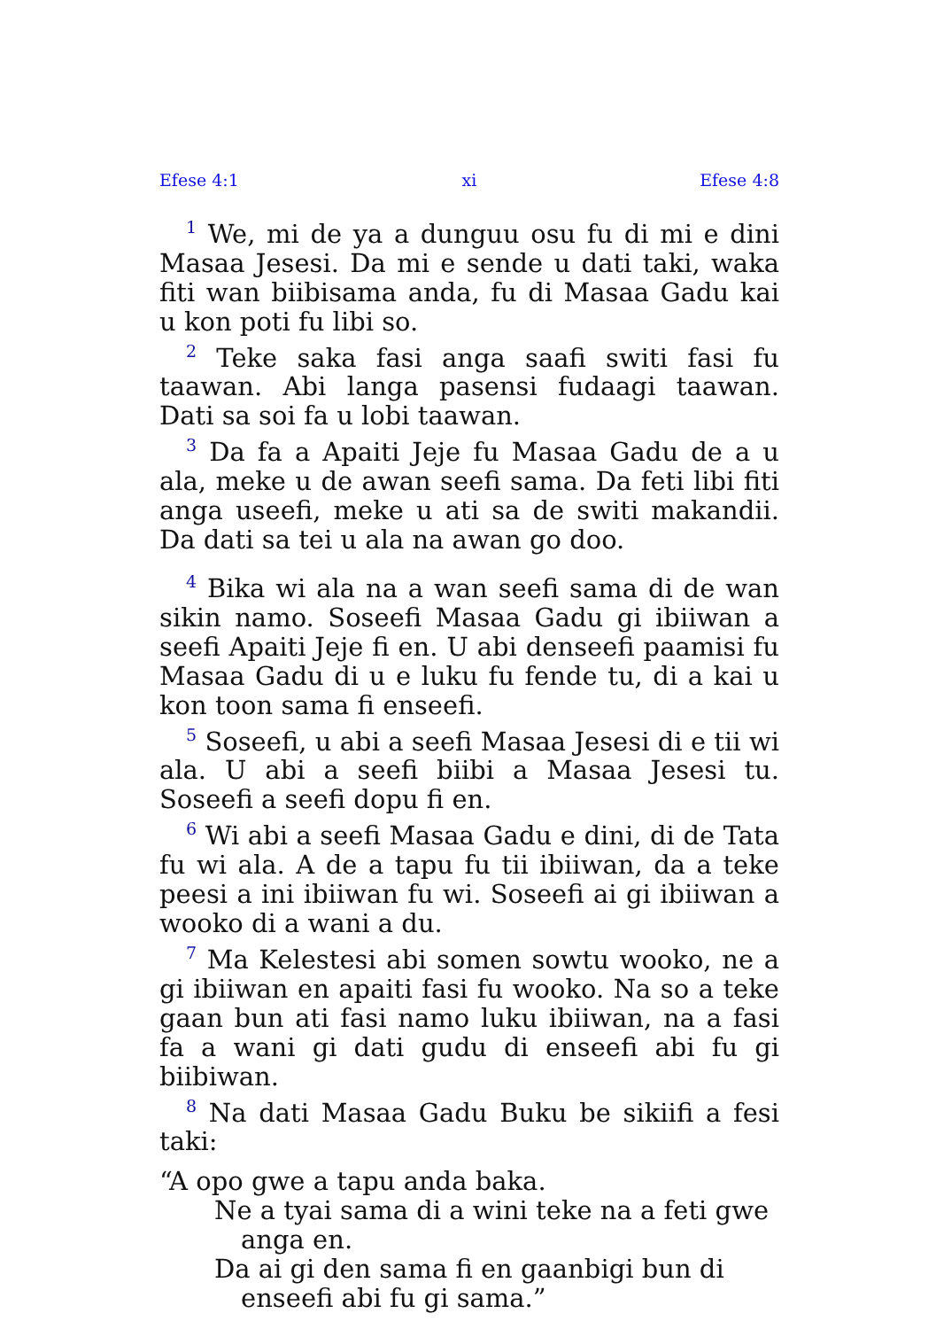Efese 4:1 xi Efese 4:8
<sup>1</sup> We, mi de ya a dunguu osu fu di mi e dini Masaa Jesesi. Da mi e sende u dati taki, waka fiti wan biibisama anda, fu di Masaa Gadu kai u kon poti fu libi so.
<sup>2</sup> Teke saka fasi anga saafi switi fasi fu taawan. Abi langa pasensi fudaagi taawan. Dati sa soi fa u lobi taawan.
<sup>3</sup> Da fa a Apaiti Jeje fu Masaa Gadu de a u ala, meke u de awan seefi sama. Da feti libi fiti anga useefi, meke u ati sa de switi makandii. Da dati sa tei u ala na awan go doo.
<sup>4</sup> Bika wi ala na a wan seefi sama di de wan sikin namo. Soseefi Masaa Gadu gi ibiiwan a seefi Apaiti Jeje fi en. U abi denseefi paamisi fu Masaa Gadu di u e luku fu fende tu, di a kai u kon toon sama fi enseefi.
<sup>5</sup> Soseefi, u abi a seefi Masaa Jesesi di e tii wi ala. U abi a seefi biibi a Masaa Jesesi tu. Soseefi a seefi dopu fi en.
<sup>6</sup> Wi abi a seefi Masaa Gadu e dini, di de Tata fu wi ala. A de a tapu fu tii ibiiwan, da a teke peesi a ini ibiiwan fu wi. Soseefi ai gi ibiiwan a wooko di a wani a du.
<sup>7</sup> Ma Kelestesi abi somen sowtu wooko, ne a gi ibiiwan en apaiti fasi fu wooko. Na so a teke gaan bun ati fasi namo luku ibiiwan, na a fasi fa a wani gi dati gudu di enseefi abi fu gi biibiwan.
<sup>8</sup> Na dati Masaa Gadu Buku be sikiifi a fesi taki:
“A opo gwe a tapu anda baka.
Ne a tyai sama di a wini teke na a feti gwe anga en.
Da ai gi den sama fi en gaanbigi bun di enseefi abi fu gi sama.”